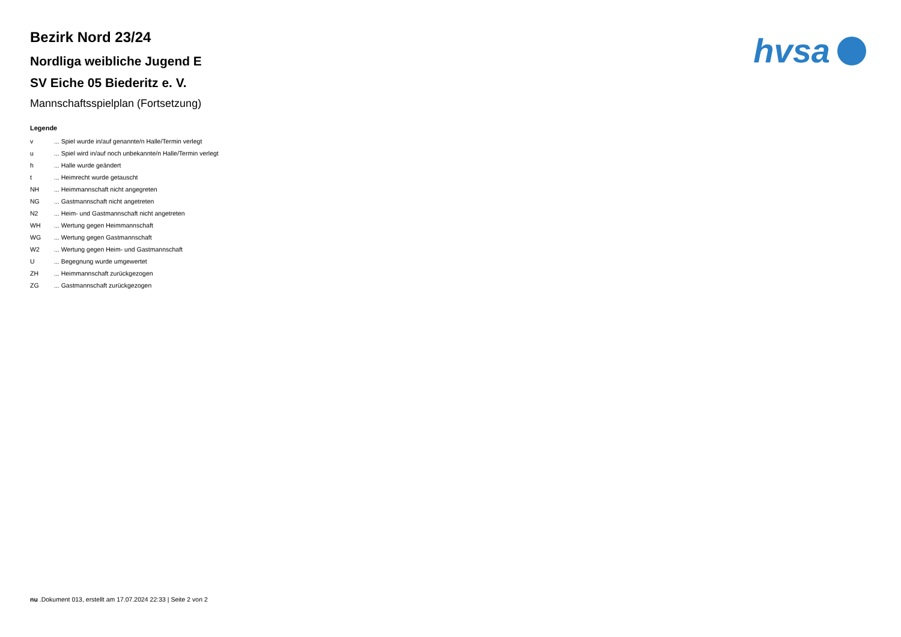hvsa
Bezirk Nord 23/24
Nordliga weibliche Jugend E
SV Eiche 05 Biederitz e. V.
Mannschaftsspielplan (Fortsetzung)
Legende
| v | ... Spiel wurde in/auf genannte/n Halle/Termin verlegt |
| u | ... Spiel wird in/auf noch unbekannte/n Halle/Termin verlegt |
| h | ... Halle wurde geändert |
| t | ... Heimrecht wurde getauscht |
| NH | ... Heimmannschaft nicht angegreten |
| NG | ... Gastmannschaft nicht angetreten |
| N2 | ... Heim- und Gastmannschaft nicht angetreten |
| WH | ... Wertung gegen Heimmannschaft |
| WG | ... Wertung gegen Gastmannschaft |
| W2 | ... Wertung gegen Heim- und Gastmannschaft |
| U | ... Begegnung wurde umgewertet |
| ZH | ... Heimmannschaft zurückgezogen |
| ZG | ... Gastmannschaft zurückgezogen |
nu .Dokument 013, erstellt am 17.07.2024 22:33 | Seite 2 von 2